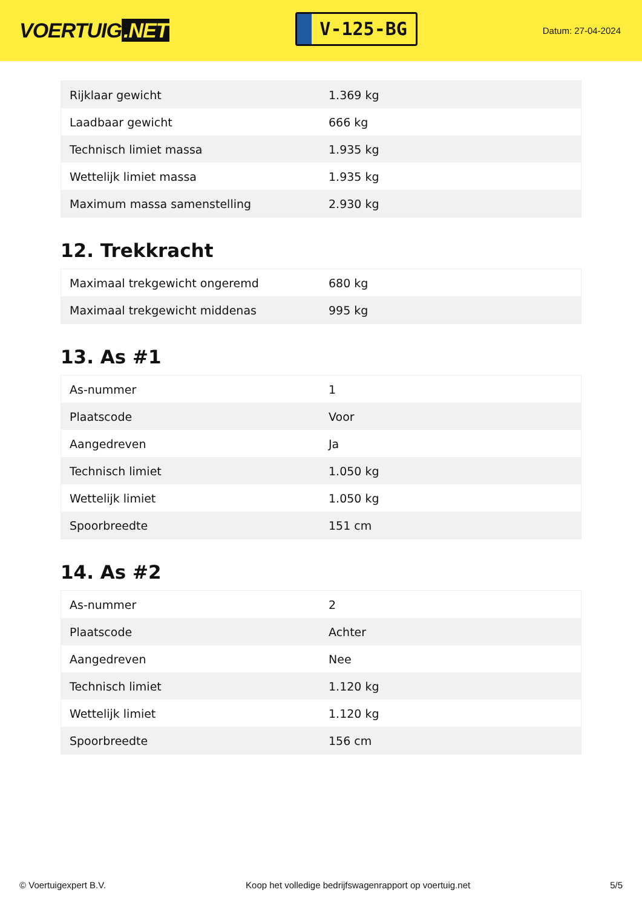VOERTUIG.NET
V-125-BG
Datum: 27-04-2024
| Rijklaar gewicht | 1.369 kg |
| Laadbaar gewicht | 666 kg |
| Technisch limiet massa | 1.935 kg |
| Wettelijk limiet massa | 1.935 kg |
| Maximum massa samenstelling | 2.930 kg |
12. Trekkracht
| Maximaal trekgewicht ongeremd | 680 kg |
| Maximaal trekgewicht middenas | 995 kg |
13. As #1
| As-nummer | 1 |
| Plaatscode | Voor |
| Aangedreven | Ja |
| Technisch limiet | 1.050 kg |
| Wettelijk limiet | 1.050 kg |
| Spoorbreedte | 151 cm |
14. As #2
| As-nummer | 2 |
| Plaatscode | Achter |
| Aangedreven | Nee |
| Technisch limiet | 1.120 kg |
| Wettelijk limiet | 1.120 kg |
| Spoorbreedte | 156 cm |
© Voertuigexpert B.V. Koop het volledige bedrijfswagenrapport op voertuig.net 5/5